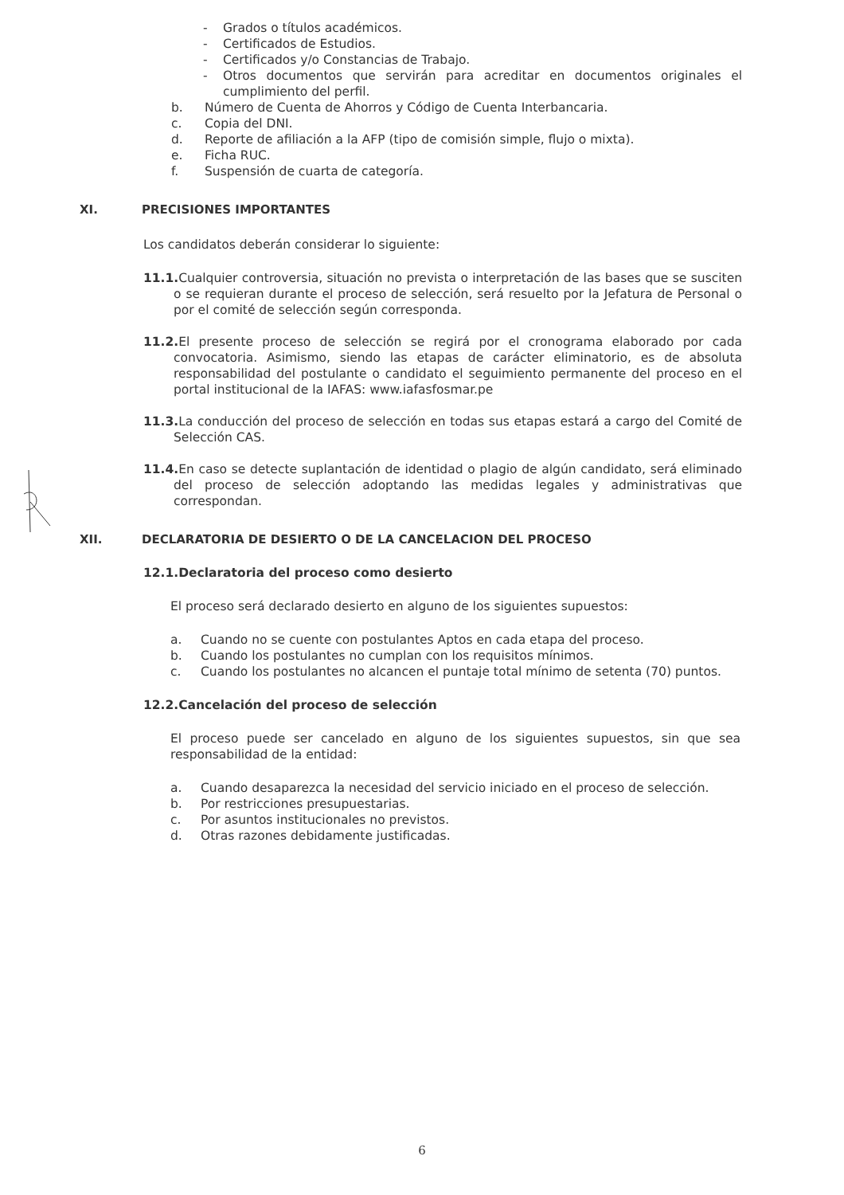- Grados o títulos académicos.
- Certificados de Estudios.
- Certificados y/o Constancias de Trabajo.
- Otros documentos que servirán para acreditar en documentos originales el cumplimiento del perfil.
b. Número de Cuenta de Ahorros y Código de Cuenta Interbancaria.
c. Copia del DNI.
d. Reporte de afiliación a la AFP (tipo de comisión simple, flujo o mixta).
e. Ficha RUC.
f. Suspensión de cuarta de categoría.
XI. PRECISIONES IMPORTANTES
Los candidatos deberán considerar lo siguiente:
11.1. Cualquier controversia, situación no prevista o interpretación de las bases que se susciten o se requieran durante el proceso de selección, será resuelto por la Jefatura de Personal o por el comité de selección según corresponda.
11.2. El presente proceso de selección se regirá por el cronograma elaborado por cada convocatoria. Asimismo, siendo las etapas de carácter eliminatorio, es de absoluta responsabilidad del postulante o candidato el seguimiento permanente del proceso en el portal institucional de la IAFAS: www.iafasfosmar.pe
11.3. La conducción del proceso de selección en todas sus etapas estará a cargo del Comité de Selección CAS.
11.4. En caso se detecte suplantación de identidad o plagio de algún candidato, será eliminado del proceso de selección adoptando las medidas legales y administrativas que correspondan.
XII. DECLARATORIA DE DESIERTO O DE LA CANCELACION DEL PROCESO
12.1.Declaratoria del proceso como desierto
El proceso será declarado desierto en alguno de los siguientes supuestos:
a. Cuando no se cuente con postulantes Aptos en cada etapa del proceso.
b. Cuando los postulantes no cumplan con los requisitos mínimos.
c. Cuando los postulantes no alcancen el puntaje total mínimo de setenta (70) puntos.
12.2.Cancelación del proceso de selección
El proceso puede ser cancelado en alguno de los siguientes supuestos, sin que sea responsabilidad de la entidad:
a. Cuando desaparezca la necesidad del servicio iniciado en el proceso de selección.
b. Por restricciones presupuestarias.
c. Por asuntos institucionales no previstos.
d. Otras razones debidamente justificadas.
6